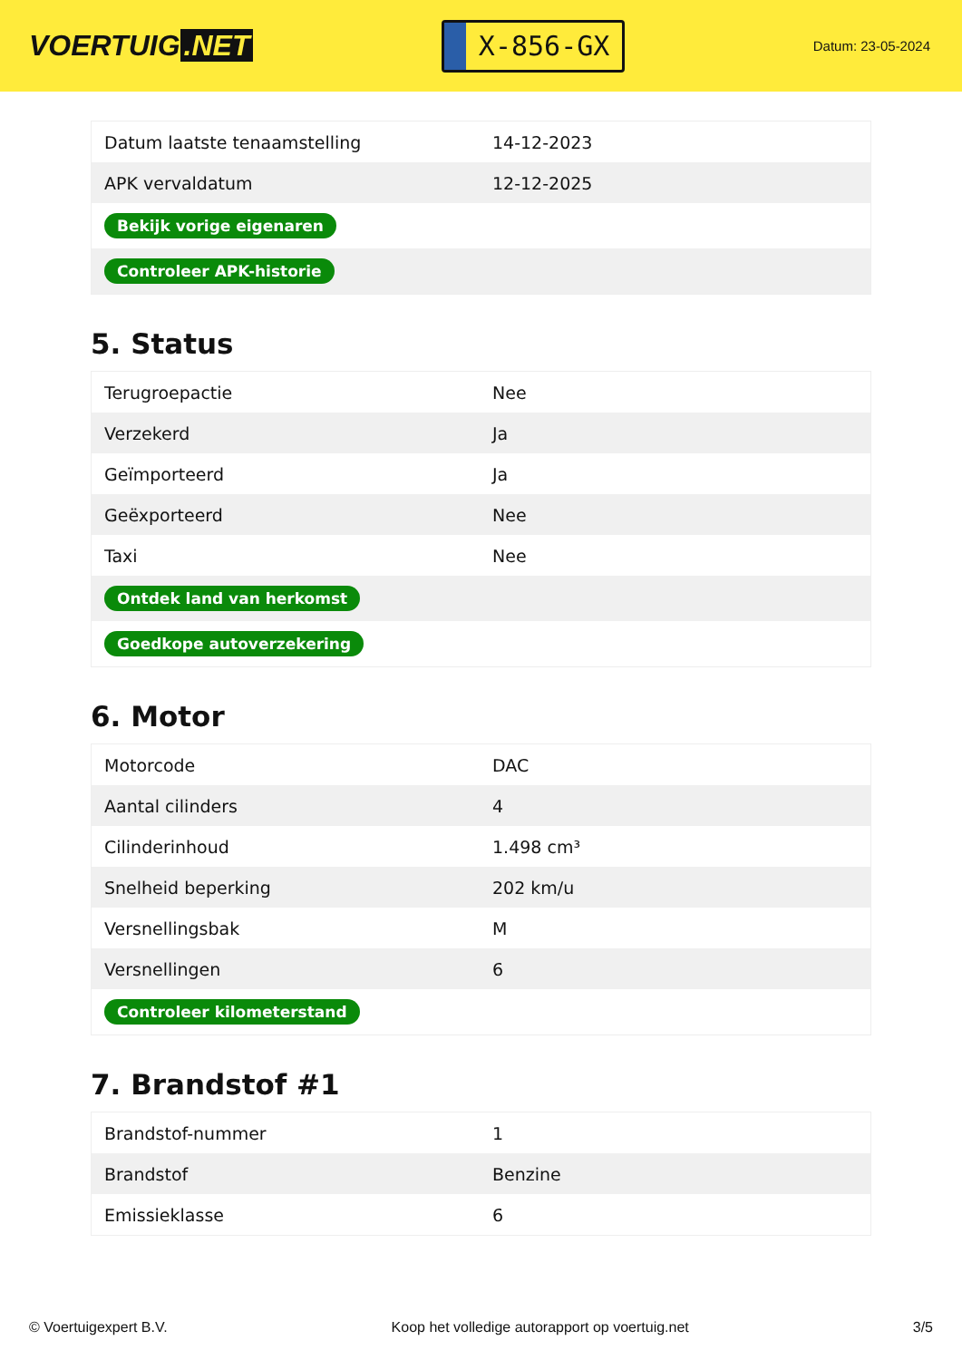VOERTUIG.NET
X-856-GX
Datum: 23-05-2024
| Datum laatste tenaamstelling | 14-12-2023 |
| APK vervaldatum | 12-12-2025 |
| Bekijk vorige eigenaren | |
| Controleer APK-historie | |
5. Status
| Terugroepactie | Nee |
| Verzekerd | Ja |
| Geïmporteerd | Ja |
| Geëxporteerd | Nee |
| Taxi | Nee |
| Ontdek land van herkomst | |
| Goedkope autoverzekering | |
6. Motor
| Motorcode | DAC |
| Aantal cilinders | 4 |
| Cilinderinhoud | 1.498 cm³ |
| Snelheid beperking | 202 km/u |
| Versnellingsbak | M |
| Versnellingen | 6 |
| Controleer kilometerstand | |
7. Brandstof #1
| Brandstof-nummer | 1 |
| Brandstof | Benzine |
| Emissieklasse | 6 |
© Voertuigexpert B.V. Koop het volledige autorapport op voertuig.net 3/5